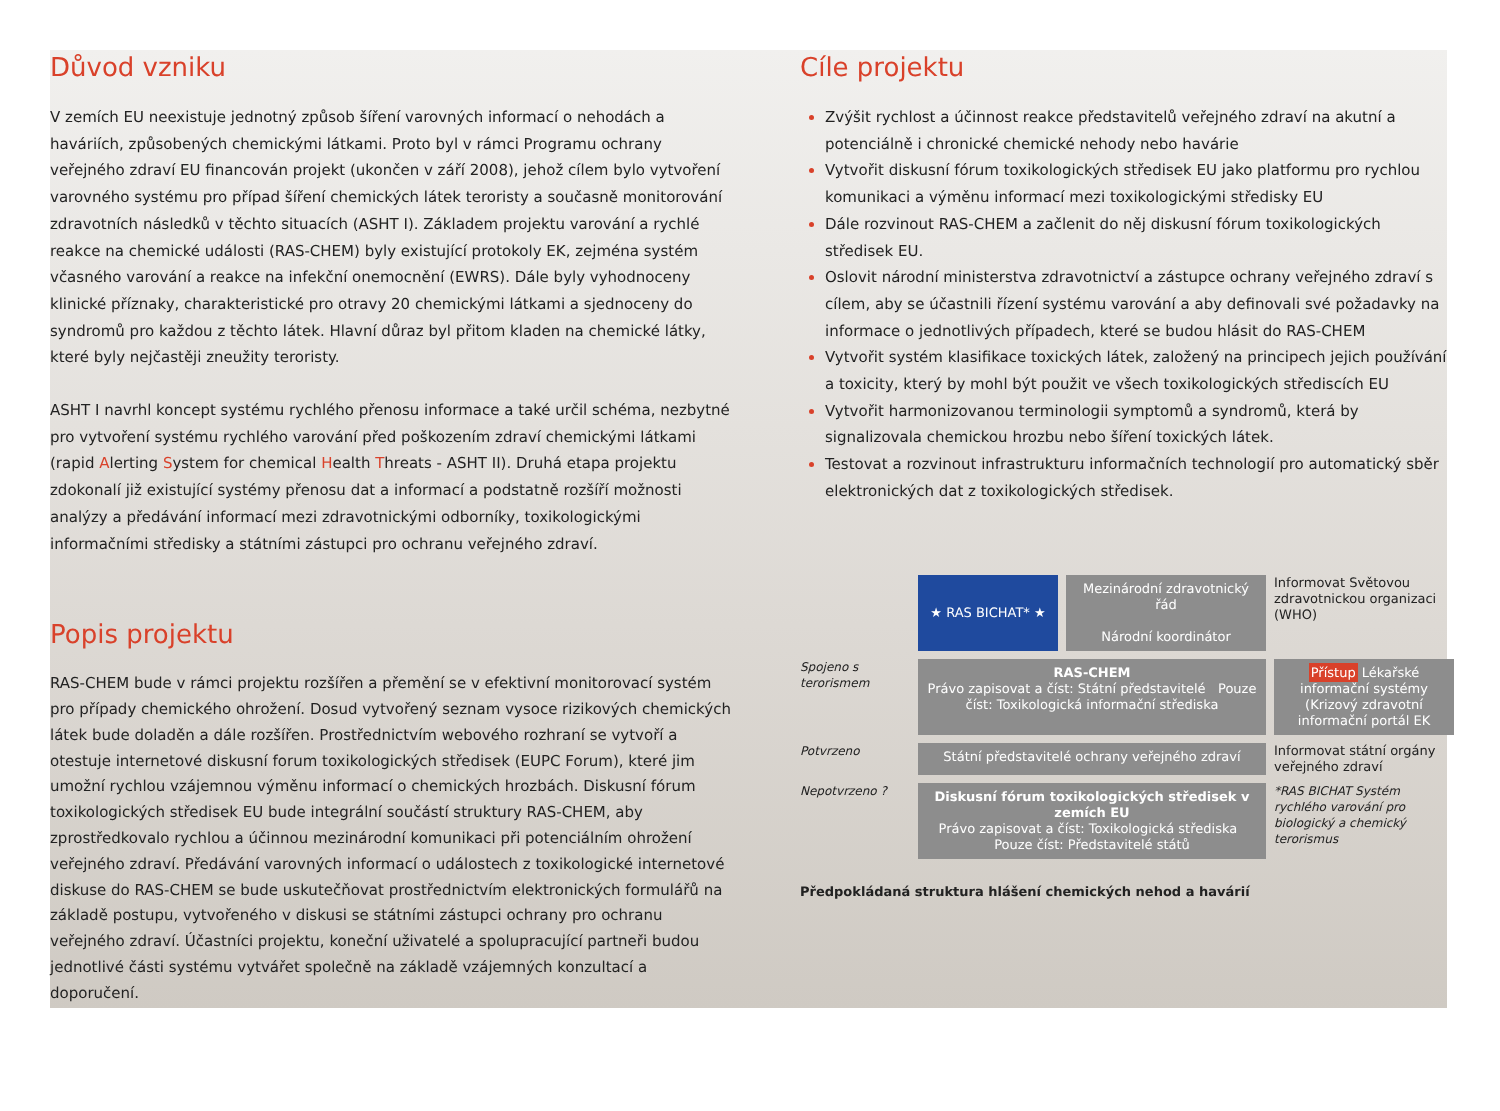Důvod vzniku
V zemích EU neexistuje jednotný způsob šíření varovných informací o nehodách a haváriích, způsobených chemickými látkami. Proto byl v rámci Programu ochrany veřejného zdraví EU financován projekt (ukončen v září 2008), jehož cílem bylo vytvoření varovného systému pro případ šíření chemických látek teroristy a současně monitorování zdravotních následků v těchto situacích (ASHT I). Základem projektu varování a rychlé reakce na chemické události (RAS-CHEM) byly existující protokoly EK, zejména systém včasného varování a reakce na infekční onemocnění (EWRS). Dále byly vyhodnoceny klinické příznaky, charakteristické pro otravy 20 chemickými látkami a sjednoceny do syndromů pro každou z těchto látek. Hlavní důraz byl přitom kladen na chemické látky, které byly nejčastěji zneužity teroristy.
ASHT I navrhl koncept systému rychlého přenosu informace a také určil schéma, nezbytné pro vytvoření systému rychlého varování před poškozením zdraví chemickými látkami (rapid Alerting System for chemical Health Threats - ASHT II). Druhá etapa projektu zdokonalí již existující systémy přenosu dat a informací a podstatně rozšíří možnosti analýzy a předávání informací mezi zdravotnickými odborníky, toxikologickými informačními středisky a státními zástupci pro ochranu veřejného zdraví.
Popis projektu
RAS-CHEM bude v rámci projektu rozšířen a přemění se v efektivní monitorovací systém pro případy chemického ohrožení. Dosud vytvořený seznam vysoce rizikových chemických látek bude doladěn a dále rozšířen. Prostřednictvím webového rozhraní se vytvoří a otestuje internetové diskusní forum toxikologických středisek (EUPC Forum), které jim umožní rychlou vzájemnou výměnu informací o chemických hrozbách. Diskusní fórum toxikologických středisek EU bude integrální součástí struktury RAS-CHEM, aby zprostředkovalo rychlou a účinnou mezinárodní komunikaci při potenciálním ohrožení veřejného zdraví. Předávání varovných informací o událostech z toxikologické internetové diskuse do RAS-CHEM se bude uskutečňovat prostřednictvím elektronických formulářů na základě postupu, vytvořeného v diskusi se státními zástupci ochrany pro ochranu veřejného zdraví. Účastníci projektu, koneční uživatelé a spolupracující partneři budou jednotlivé části systému vytvářet společně na základě vzájemných konzultací a doporučení.
Cíle projektu
Zvýšit rychlost a účinnost reakce představitelů veřejného zdraví na akutní a potenciálně i chronické chemické nehody nebo havárie
Vytvořit diskusní fórum toxikologických středisek EU jako platformu pro rychlou komunikaci a výměnu informací mezi toxikologickými středisky EU
Dále rozvinout RAS-CHEM a začlenit do něj diskusní fórum toxikologických středisek EU.
Oslovit národní ministerstva zdravotnictví a zástupce ochrany veřejného zdraví s cílem, aby se účastnili řízení systému varování a aby definovali své požadavky na informace o jednotlivých případech, které se budou hlásit do RAS-CHEM
Vytvořit systém klasifikace toxických látek, založený na principech jejich používání a toxicity, který by mohl být použit ve všech toxikologických střediscích EU
Vytvořit harmonizovanou terminologii symptomů a syndromů, která by signalizovala chemickou hrozbu nebo šíření toxických látek.
Testovat a rozvinout infrastrukturu informačních technologií pro automatický sběr elektronických dat z toxikologických středisek.
★ RAS BICHAT* ★
Mezinárodní zdravotnický řád
Národní koordinátor
Informovat Světovou zdravotnickou organizaci (WHO)
Spojeno s terorismem
RAS-CHEM
Právo zapisovat a číst: Státní představitelé Pouze číst: Toxikologická informační střediska
Přístup Lékařské informační systémy
(Krizový zdravotní informační portál EK
Potvrzeno
Státní představitelé ochrany veřejného zdraví
Informovat státní orgány veřejného zdraví
Nepotvrzeno ?
Diskusní fórum toxikologických středisek v zemích EU
Právo zapisovat a číst: Toxikologická střediska Pouze číst: Představitelé států
*RAS BICHAT Systém rychlého varování pro biologický a chemický terorismus
Předpokládaná struktura hlášení chemických nehod a havárií